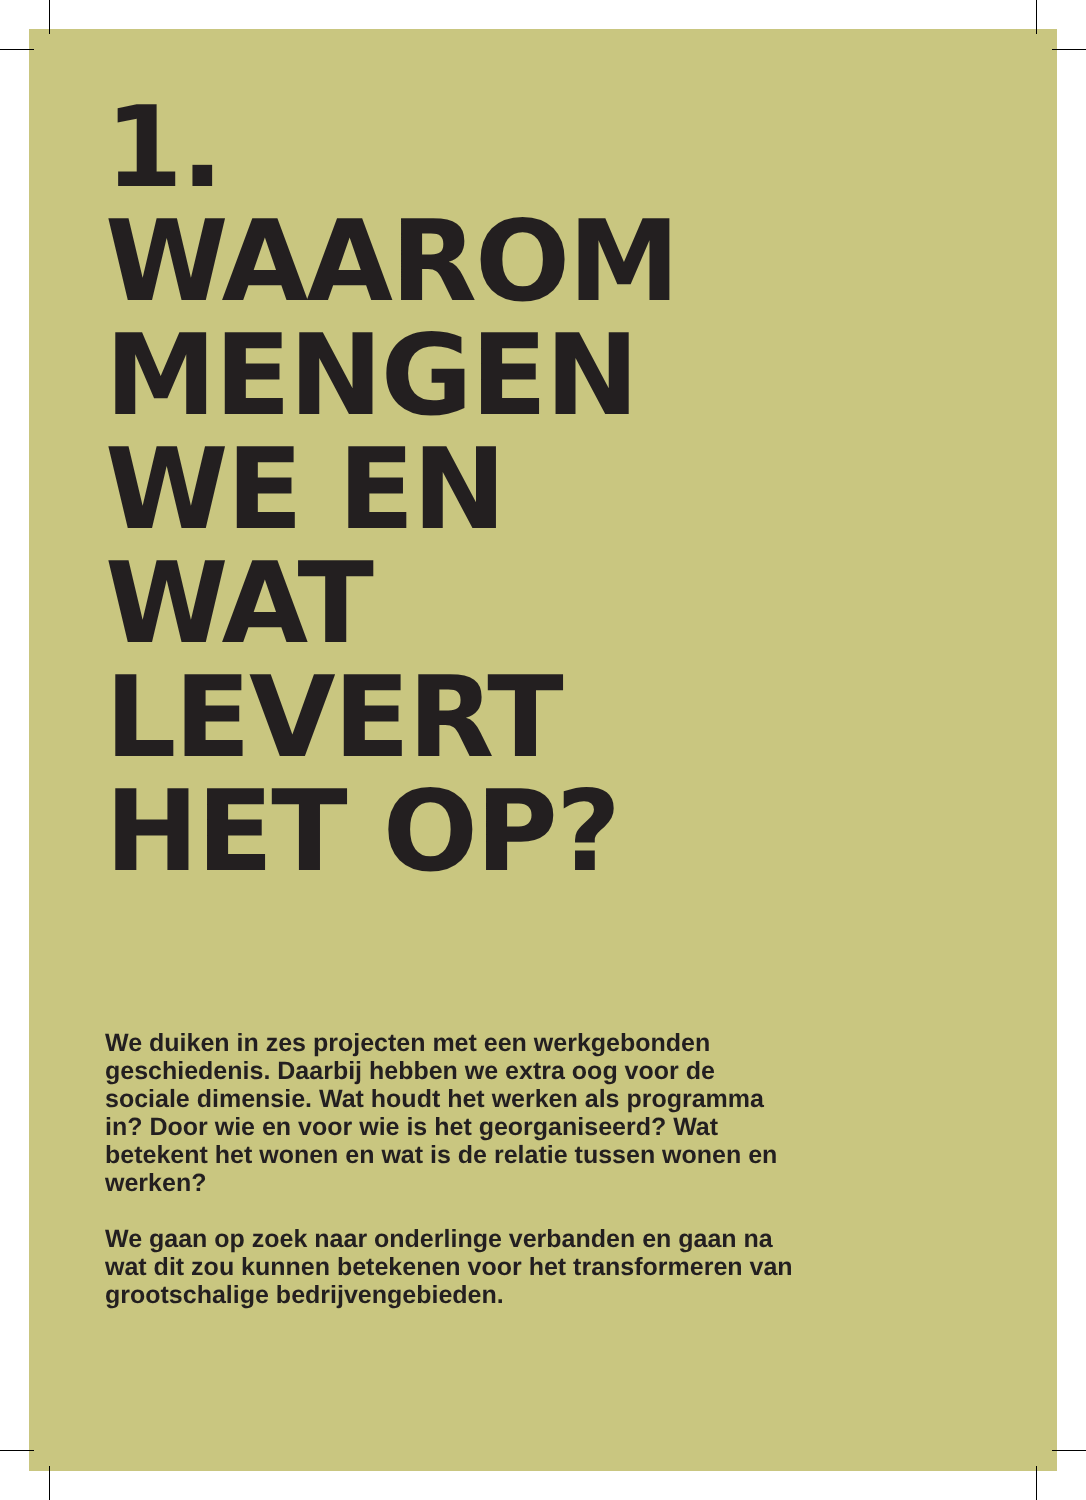1.
WAAROM
MENGEN
WE EN
WAT
LEVERT
HET OP?
We duiken in zes projecten met een werkgebonden geschiedenis. Daarbij hebben we extra oog voor de sociale dimensie. Wat houdt het werken als programma in? Door wie en voor wie is het georganiseerd? Wat betekent het wonen en wat is de relatie tussen wonen en werken?
We gaan op zoek naar onderlinge verbanden en gaan na wat dit zou kunnen betekenen voor het transformeren van grootschalige bedrijvengebieden.